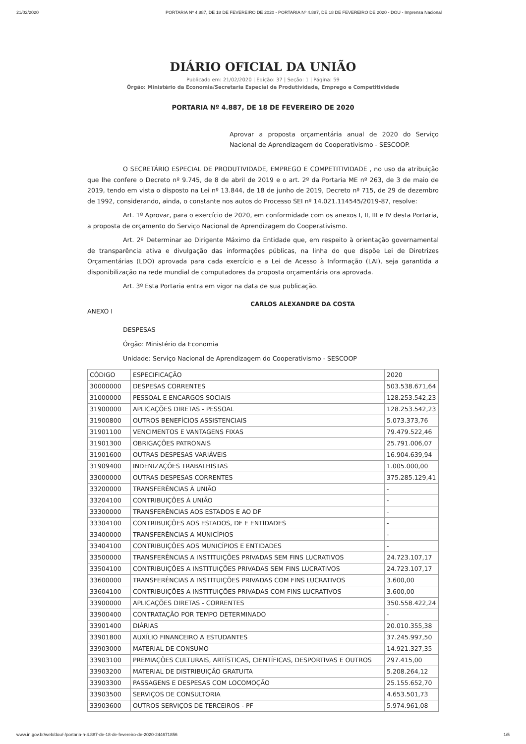21/02/2020 PORTARIA Nº 4.887, DE 18 DE FEVEREIRO DE 2020 - PORTARIA Nº 4.887, DE 18 DE FEVEREIRO DE 2020 - DOU - Imprensa Nacional
DIÁRIO OFICIAL DA UNIÃO
Publicado em: 21/02/2020 | Edição: 37 | Seção: 1 | Página: 59
Órgão: Ministério da Economia/Secretaria Especial de Produtividade, Emprego e Competitividade
PORTARIA Nº 4.887, DE 18 DE FEVEREIRO DE 2020
Aprovar a proposta orçamentária anual de 2020 do Serviço Nacional de Aprendizagem do Cooperativismo - SESCOOP.
O SECRETÁRIO ESPECIAL DE PRODUTIVIDADE, EMPREGO E COMPETITIVIDADE , no uso da atribuição que lhe confere o Decreto nº 9.745, de 8 de abril de 2019 e o art. 2º da Portaria ME nº 263, de 3 de maio de 2019, tendo em vista o disposto na Lei nº 13.844, de 18 de junho de 2019, Decreto nº 715, de 29 de dezembro de 1992, considerando, ainda, o constante nos autos do Processo SEI nº 14.021.114545/2019-87, resolve:
Art. 1º Aprovar, para o exercício de 2020, em conformidade com os anexos I, II, III e IV desta Portaria, a proposta de orçamento do Serviço Nacional de Aprendizagem do Cooperativismo.
Art. 2º Determinar ao Dirigente Máximo da Entidade que, em respeito à orientação governamental de transparência ativa e divulgação das informações públicas, na linha do que dispõe Lei de Diretrizes Orçamentárias (LDO) aprovada para cada exercício e a Lei de Acesso à Informação (LAI), seja garantida a disponibilização na rede mundial de computadores da proposta orçamentária ora aprovada.
Art. 3º Esta Portaria entra em vigor na data de sua publicação.
CARLOS ALEXANDRE DA COSTA
ANEXO I
DESPESAS
Órgão: Ministério da Economia
Unidade: Serviço Nacional de Aprendizagem do Cooperativismo - SESCOOP
| CÓDIGO | ESPECIFICAÇÃO | 2020 |
| --- | --- | --- |
| 30000000 | DESPESAS CORRENTES | 503.538.671,64 |
| 31000000 | PESSOAL E ENCARGOS SOCIAIS | 128.253.542,23 |
| 31900000 | APLICAÇÕES DIRETAS - PESSOAL | 128.253.542,23 |
| 31900800 | OUTROS BENEFÍCIOS ASSISTENCIAIS | 5.073.373,76 |
| 31901100 | VENCIMENTOS E VANTAGENS FIXAS | 79.479.522,46 |
| 31901300 | OBRIGAÇÕES PATRONAIS | 25.791.006,07 |
| 31901600 | OUTRAS DESPESAS VARIÁVEIS | 16.904.639,94 |
| 31909400 | INDENIZAÇÕES TRABALHISTAS | 1.005.000,00 |
| 33000000 | OUTRAS DESPESAS CORRENTES | 375.285.129,41 |
| 33200000 | TRANSFERÊNCIAS À UNIÃO | - |
| 33204100 | CONTRIBUIÇÕES À UNIÃO | - |
| 33300000 | TRANSFERÊNCIAS AOS ESTADOS E AO DF | - |
| 33304100 | CONTRIBUIÇÕES AOS ESTADOS, DF E ENTIDADES | - |
| 33400000 | TRANSFERÊNCIAS A MUNICÍPIOS | - |
| 33404100 | CONTRIBUIÇÕES AOS MUNICÍPIOS E ENTIDADES | - |
| 33500000 | TRANSFERÊNCIAS A INSTITUIÇÕES PRIVADAS SEM FINS LUCRATIVOS | 24.723.107,17 |
| 33504100 | CONTRIBUIÇÕES A INSTITUIÇÕES PRIVADAS SEM FINS LUCRATIVOS | 24.723.107,17 |
| 33600000 | TRANSFERÊNCIAS A INSTITUIÇÕES PRIVADAS COM FINS LUCRATIVOS | 3.600,00 |
| 33604100 | CONTRIBUIÇÕES A INSTITUIÇÕES PRIVADAS COM FINS LUCRATIVOS | 3.600,00 |
| 33900000 | APLICAÇÕES DIRETAS - CORRENTES | 350.558.422,24 |
| 33900400 | CONTRATAÇÃO POR TEMPO DETERMINADO | - |
| 33901400 | DIÁRIAS | 20.010.355,38 |
| 33901800 | AUXÍLIO FINANCEIRO A ESTUDANTES | 37.245.997,50 |
| 33903000 | MATERIAL DE CONSUMO | 14.921.327,35 |
| 33903100 | PREMIAÇÕES CULTURAIS, ARTÍSTICAS, CIENTÍFICAS, DESPORTIVAS E OUTROS | 297.415,00 |
| 33903200 | MATERIAL DE DISTRIBUIÇÃO GRATUITA | 5.208.264,12 |
| 33903300 | PASSAGENS E DESPESAS COM LOCOMOÇÃO | 25.155.652,70 |
| 33903500 | SERVIÇOS DE CONSULTORIA | 4.653.501,73 |
| 33903600 | OUTROS SERVIÇOS DE TERCEIROS - PF | 5.974.961,08 |
www.in.gov.br/web/dou/-/portaria-n-4.887-de-18-de-fevereiro-de-2020-244671856 1/5